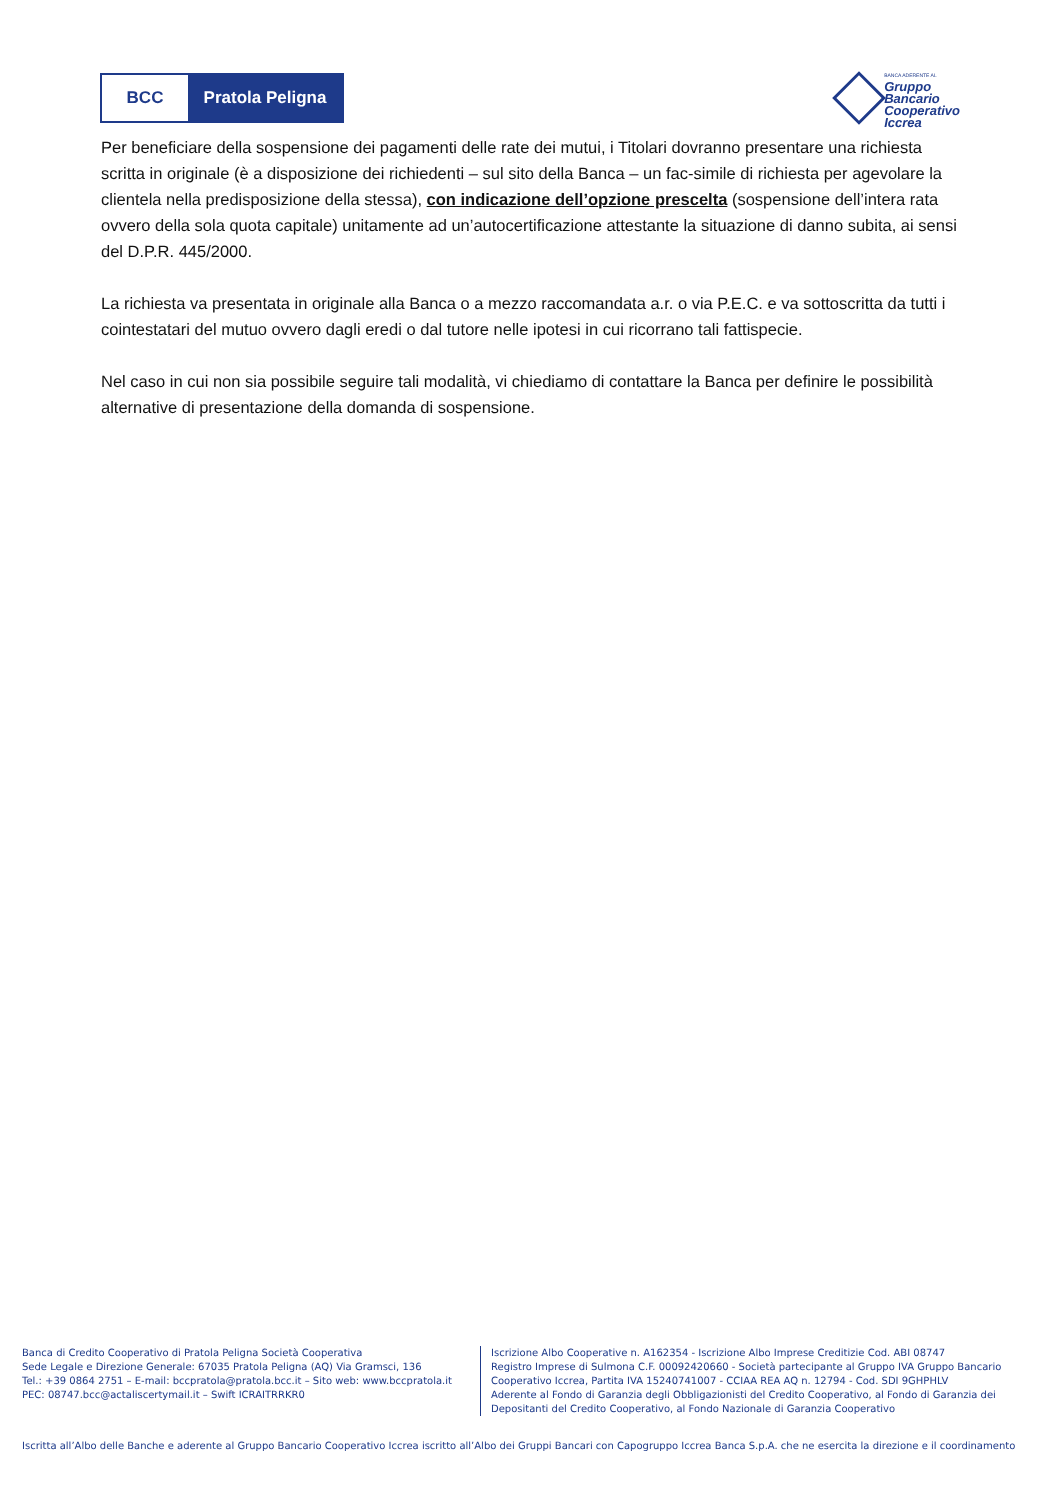BCC Pratola Peligna
BANCA ADERENTE AL
Gruppo
Bancario
Cooperativo
Iccrea
Per beneficiare della sospensione dei pagamenti delle rate dei mutui, i Titolari dovranno presentare una richiesta scritta in originale (è a disposizione dei richiedenti – sul sito della Banca – un fac-simile di richiesta per agevolare la clientela nella predisposizione della stessa), con indicazione dell’opzione prescelta (sospensione dell’intera rata ovvero della sola quota capitale) unitamente ad un’autocertificazione attestante la situazione di danno subita, ai sensi del D.P.R. 445/2000.
La richiesta va presentata in originale alla Banca o a mezzo raccomandata a.r. o via P.E.C. e va sottoscritta da tutti i cointestatari del mutuo ovvero dagli eredi o dal tutore nelle ipotesi in cui ricorrano tali fattispecie.
Nel caso in cui non sia possibile seguire tali modalità, vi chiediamo di contattare la Banca per definire le possibilità alternative di presentazione della domanda di sospensione.
Banca di Credito Cooperativo di Pratola Peligna Società Cooperativa
Sede Legale e Direzione Generale: 67035 Pratola Peligna (AQ) Via Gramsci, 136
Tel.: +39 0864 2751 – E-mail: bccpratola@pratola.bcc.it – Sito web: www.bccpratola.it
PEC: 08747.bcc@actaliscertymail.it – Swift ICRAITRRKR0
Iscrizione Albo Cooperative n. A162354 - Iscrizione Albo Imprese Creditizie Cod. ABI 08747
Registro Imprese di Sulmona C.F. 00092420660 - Società partecipante al Gruppo IVA Gruppo Bancario Cooperativo Iccrea, Partita IVA 15240741007 - CCIAA REA AQ n. 12794 - Cod. SDI 9GHPHLV
Aderente al Fondo di Garanzia degli Obbligazionisti del Credito Cooperativo, al Fondo di Garanzia dei Depositanti del Credito Cooperativo, al Fondo Nazionale di Garanzia Cooperativo
Iscritta all’Albo delle Banche e aderente al Gruppo Bancario Cooperativo Iccrea iscritto all’Albo dei Gruppi Bancari con Capogruppo Iccrea Banca S.p.A. che ne esercita la direzione e il coordinamento